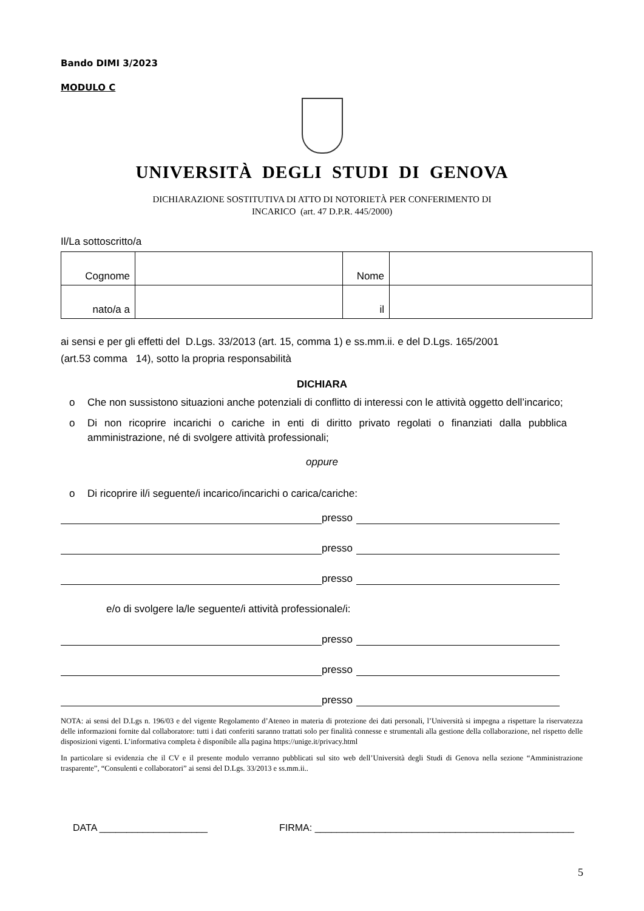Bando DIMI 3/2023
MODULO C
UNIVERSITÀ DEGLI STUDI DI GENOVA
DICHIARAZIONE SOSTITUTIVA DI ATTO DI NOTORIETÀ PER CONFERIMENTO DI
INCARICO (art. 47 D.P.R. 445/2000)
Il/La sottoscritto/a
| Cognome | | Nome | |
| nato/a a | | il | |
ai sensi e per gli effetti del D.Lgs. 33/2013 (art. 15, comma 1) e ss.mm.ii. e del D.Lgs. 165/2001
(art.53 comma 14), sotto la propria responsabilità
DICHIARA
o Che non sussistono situazioni anche potenziali di conflitto di interessi con le attività oggetto dell’incarico;
o Di non ricoprire incarichi o cariche in enti di diritto privato regolati o finanziati dalla pubblica amministrazione, né di svolgere attività professionali;
oppure
o Di ricoprire il/i seguente/i incarico/incarichi o carica/cariche:
presso
presso
presso
e/o di svolgere la/le seguente/i attività professionale/i:
presso
presso
presso
NOTA: ai sensi del D.Lgs n. 196/03 e del vigente Regolamento d’Ateneo in materia di protezione dei dati personali, l’Università si impegna a rispettare la riservatezza delle informazioni fornite dal collaboratore: tutti i dati conferiti saranno trattati solo per finalità connesse e strumentali alla gestione della collaborazione, nel rispetto delle disposizioni vigenti. L’informativa completa è disponibile alla pagina https://unige.it/privacy.html
In particolare si evidenzia che il CV e il presente modulo verranno pubblicati sul sito web dell’Università degli Studi di Genova nella sezione “Amministrazione trasparente”, “Consulenti e collaboratori” ai sensi del D.Lgs. 33/2013 e ss.mm.ii..
DATA ____________________ FIRMA: ________________________________________________
5